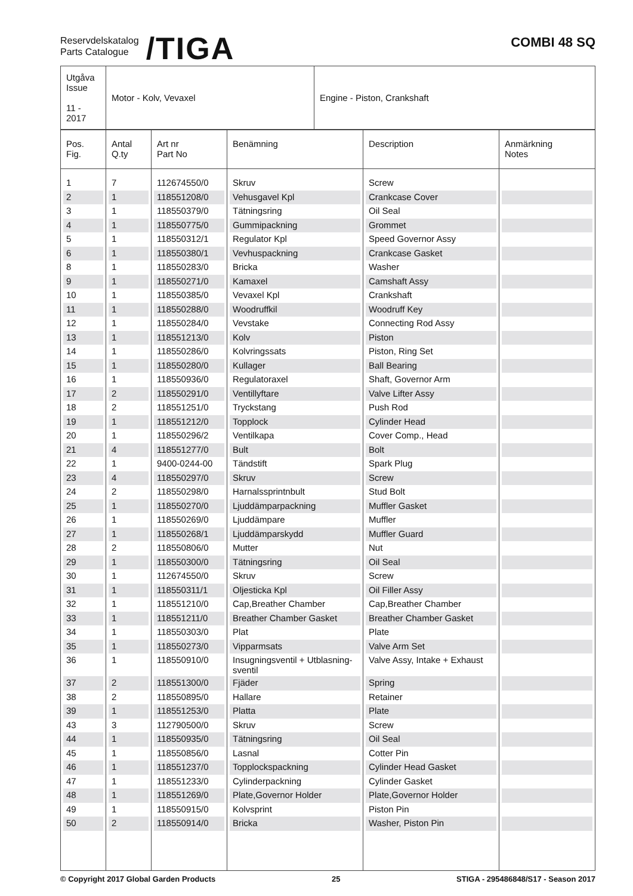Reservdelskatalog
Parts Catalogue
/TIGA
COMBI 48 SQ
| Utgåva Issue 11 - 2017 | Motor - Kolv, Vevaxel | Engine - Piston, Crankshaft |
| Pos. Fig. | Antal Q.ty | Art nr Part No | Benämning | Description | Anmärkning Notes |
| --- | --- | --- | --- | --- | --- |
| 1 | 7 | 112674550/0 | Skruv | Screw | |
| 2 | 1 | 118551208/0 | Vehusgavel Kpl | Crankcase Cover | |
| 3 | 1 | 118550379/0 | Tätningsring | Oil Seal | |
| 4 | 1 | 118550775/0 | Gummipackning | Grommet | |
| 5 | 1 | 118550312/1 | Regulator Kpl | Speed Governor Assy | |
| 6 | 1 | 118550380/1 | Vevhuspackning | Crankcase Gasket | |
| 8 | 1 | 118550283/0 | Bricka | Washer | |
| 9 | 1 | 118550271/0 | Kamaxel | Camshaft Assy | |
| 10 | 1 | 118550385/0 | Vevaxel Kpl | Crankshaft | |
| 11 | 1 | 118550288/0 | Woodruffkil | Woodruff Key | |
| 12 | 1 | 118550284/0 | Vevstake | Connecting Rod Assy | |
| 13 | 1 | 118551213/0 | Kolv | Piston | |
| 14 | 1 | 118550286/0 | Kolvringssats | Piston, Ring Set | |
| 15 | 1 | 118550280/0 | Kullager | Ball Bearing | |
| 16 | 1 | 118550936/0 | Regulatoraxel | Shaft, Governor Arm | |
| 17 | 2 | 118550291/0 | Ventillyftare | Valve Lifter Assy | |
| 18 | 2 | 118551251/0 | Tryckstang | Push Rod | |
| 19 | 1 | 118551212/0 | Topplock | Cylinder Head | |
| 20 | 1 | 118550296/2 | Ventilkapa | Cover Comp., Head | |
| 21 | 4 | 118551277/0 | Bult | Bolt | |
| 22 | 1 | 9400-0244-00 | Tändstift | Spark Plug | |
| 23 | 4 | 118550297/0 | Skruv | Screw | |
| 24 | 2 | 118550298/0 | Harnalssprintnbult | Stud Bolt | |
| 25 | 1 | 118550270/0 | Ljuddämparpackning | Muffler Gasket | |
| 26 | 1 | 118550269/0 | Ljuddämpare | Muffler | |
| 27 | 1 | 118550268/1 | Ljuddämparskydd | Muffler Guard | |
| 28 | 2 | 118550806/0 | Mutter | Nut | |
| 29 | 1 | 118550300/0 | Tätningsring | Oil Seal | |
| 30 | 1 | 112674550/0 | Skruv | Screw | |
| 31 | 1 | 118550311/1 | Oljesticka Kpl | Oil Filler Assy | |
| 32 | 1 | 118551210/0 | Cap,Breather Chamber | Cap,Breather Chamber | |
| 33 | 1 | 118551211/0 | Breather Chamber Gasket | Breather Chamber Gasket | |
| 34 | 1 | 118550303/0 | Plat | Plate | |
| 35 | 1 | 118550273/0 | Vipparmsats | Valve Arm Set | |
| 36 | 1 | 118550910/0 | Insugningsventil + Utblasning- sventil | Valve Assy, Intake + Exhaust | |
| 37 | 2 | 118551300/0 | Fjäder | Spring | |
| 38 | 2 | 118550895/0 | Hallare | Retainer | |
| 39 | 1 | 118551253/0 | Platta | Plate | |
| 43 | 3 | 112790500/0 | Skruv | Screw | |
| 44 | 1 | 118550935/0 | Tätningsring | Oil Seal | |
| 45 | 1 | 118550856/0 | Lasnal | Cotter Pin | |
| 46 | 1 | 118551237/0 | Topplockspackning | Cylinder Head Gasket | |
| 47 | 1 | 118551233/0 | Cylinderpackning | Cylinder Gasket | |
| 48 | 1 | 118551269/0 | Plate,Governor Holder | Plate,Governor Holder | |
| 49 | 1 | 118550915/0 | Kolvsprint | Piston Pin | |
| 50 | 2 | 118550914/0 | Bricka | Washer, Piston Pin | |
© Copyright 2017 Global Garden Products 25 STIGA - 295486848/S17 - Season 2017